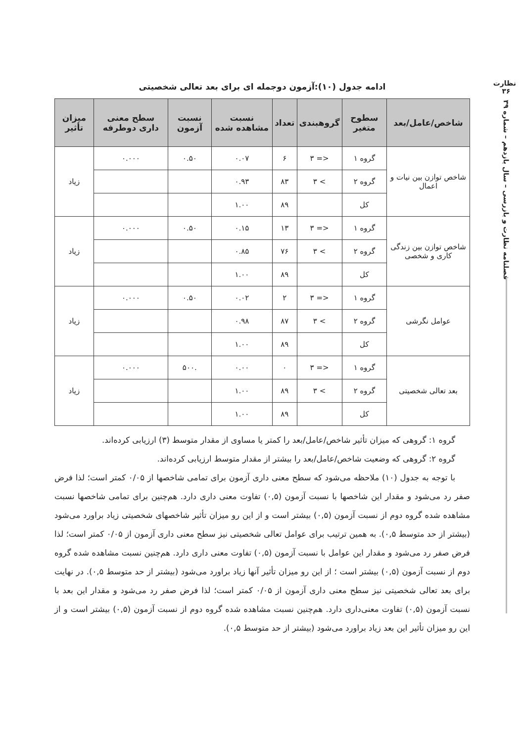نظارت
۳۶
فصلنامه نظارت و بازرسی – سال یازدهم – شماره ۳۹
ادامه جدول (۱۰):آزمون دوجمله ای برای بعد تعالی شخصیتی
| شاخص/عامل/بعد | سطوح متغیر | گروهبندی | تعداد | نسبت مشاهده شده | نسبت آزمون | سطح معنی داری دوطرفه | میزان تأثیر |
| --- | --- | --- | --- | --- | --- | --- | --- |
| شاخص توازن بین نیات و اعمال | گروه ۱ | <= ۳ | ۶ | ۰.۰۷ | ۰.۵۰ | ۰.۰۰۰ | زیاد |
| | گروه ۲ | > ۳ | ۸۳ | ۰.۹۳ | | | |
| | کل | | ۸۹ | ۱.۰۰ | | | |
| شاخص توازن بین زندگی کاری و شخصی | گروه ۱ | <= ۳ | ۱۳ | ۰.۱۵ | ۰.۵۰ | ۰.۰۰۰ | زیاد |
| | گروه ۲ | > ۳ | ۷۶ | ۰.۸۵ | | | |
| | کل | | ۸۹ | ۱.۰۰ | | | |
| عوامل نگرشی | گروه ۱ | <= ۳ | ۲ | ۰.۰۲ | ۰.۵۰ | ۰.۰۰۰ | زیاد |
| | گروه ۲ | > ۳ | ۸۷ | ۰.۹۸ | | | |
| | کل | | ۸۹ | ۱.۰۰ | | | |
| بعد تعالی شخصیتی | گروه ۱ | <= ۳ | ۰ | ۰.۰۰ | .۵۰۰ | ۰.۰۰۰ | زیاد |
| | گروه ۲ | > ۳ | ۸۹ | ۱.۰۰ | | | |
| | کل | | ۸۹ | ۱.۰۰ | | | |
گروه ۱: گروهی که میزان تأثیر شاخص/عامل/بعد را کمتر یا مساوی از مقدار متوسط (۳) ارزیابی کرده‌اند.
گروه ۲: گروهی که وضعیت شاخص/عامل/بعد را بیشتر از مقدار متوسط ارزیابی کرده‌اند.
با توجه به جدول (۱۰) ملاحظه می‌شود که سطح معنی داری آزمون برای تمامی شاخصها از ۰/۰۵ کمتر است؛ لذا فرض صفر رد می‌شود و مقدار این شاخصها با نسبت آزمون (۰,۵) تفاوت معنی داری دارد. هم‌چنین برای تمامی شاخصها نسبت مشاهده شده گروه دوم از نسبت آزمون (۰,۵) بیشتر است و از این رو میزان تأثیر شاخصهای شخصیتی زیاد براورد می‌شود (بیشتر از حد متوسط ۰,۵). به همین ترتیب برای عوامل تعالی شخصیتی نیز سطح معنی داری آزمون از ۰/۰۵ کمتر است؛ لذا فرض صفر رد می‌شود و مقدار این عوامل با نسبت آزمون (۰,۵) تفاوت معنی داری دارد. هم‌چنین نسبت مشاهده شده گروه دوم از نسبت آزمون (۰,۵) بیشتر است ؛ از این رو میزان تأثیر آنها زیاد براورد می‌شود (بیشتر از حد متوسط ۰,۵). در نهایت برای بعد تعالی شخصیتی نیز سطح معنی داری آزمون از ۰/۰۵ کمتر است؛ لذا فرض صفر رد می‌شود و مقدار این بعد با نسبت آزمون (۰,۵) تفاوت معنی‌داری دارد. هم‌چنین نسبت مشاهده شده گروه دوم از نسبت آزمون (۰,۵) بیشتر است و از این رو میزان تأثیر این بعد زیاد براورد می‌شود (بیشتر از حد متوسط ۰,۵).